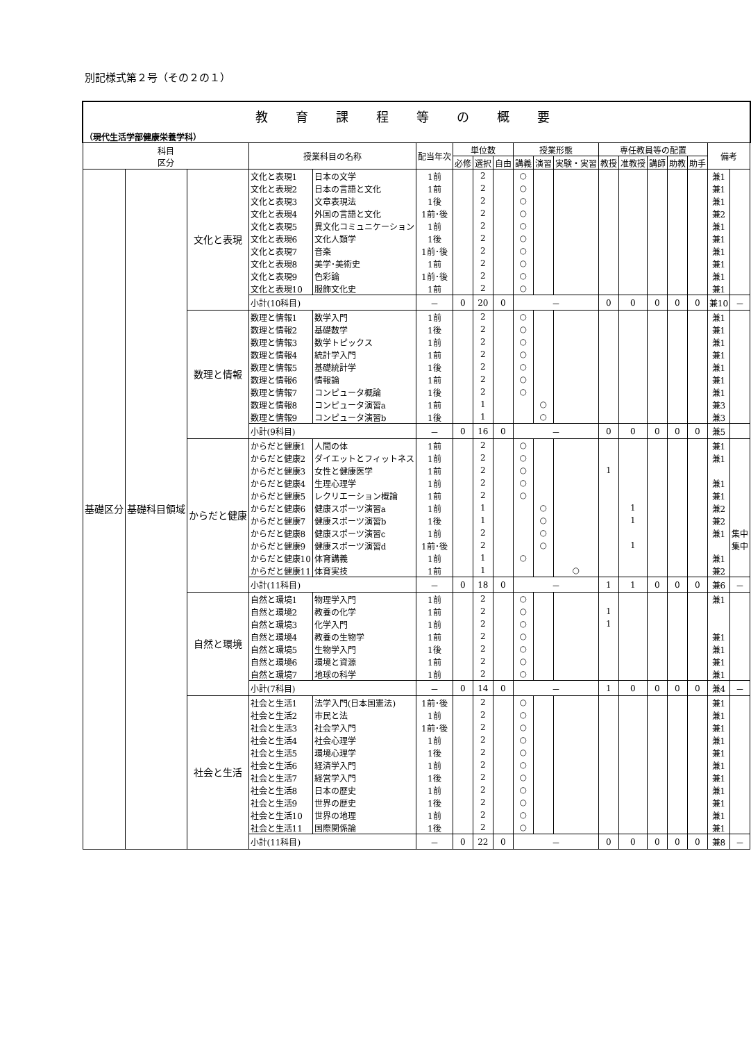別記様式第２号（その２の１）
| 教育課程等の概要 | | | | | | | | | | | | | | | | | | |
| （現代生活学部健康栄養学科） | | | | | | | | | | | | | | | | | | |
| 科目 区分 | | | 授業科目の名称 | | 配当年次 | 単位数 | | | 授業形態 | | | 専任教員等の配置 | | | | | 備考 | |
| | | | | | | 必修 | 選択 | 自由 | 講義 | 演習 | 実験・実習 | 教授 | 准教授 | 講師 | 助教 | 助手 | | |
| 基礎区分 | 基礎科目領域 | 文化と表現 | 文化と表現1 | 日本の文学 | 1前 | | 2 | | ○ | | | | | | | | 兼1 | |
| | | | 文化と表現2 | 日本の言語と文化 | 1前 | | 2 | | ○ | | | | | | | | 兼1 | |
| | | | 文化と表現3 | 文章表現法 | 1後 | | 2 | | ○ | | | | | | | | 兼1 | |
| | | | 文化と表現4 | 外国の言語と文化 | 1前･後 | | 2 | | ○ | | | | | | | | 兼2 | |
| | | | 文化と表現5 | 異文化コミュニケーション | 1前 | | 2 | | ○ | | | | | | | | 兼1 | |
| | | | 文化と表現6 | 文化人類学 | 1後 | | 2 | | ○ | | | | | | | | 兼1 | |
| | | | 文化と表現7 | 音楽 | 1前･後 | | 2 | | ○ | | | | | | | | 兼1 | |
| | | | 文化と表現8 | 美学･美術史 | 1前 | | 2 | | ○ | | | | | | | | 兼1 | |
| | | | 文化と表現9 | 色彩論 | 1前･後 | | 2 | | ○ | | | | | | | | 兼1 | |
| | | | 文化と表現10 | 服飾文化史 | 1前 | | 2 | | ○ | | | | | | | | 兼1 | |
| | | | 小計(10科目) | | － | 0 | 20 | 0 | － | | | 0 | 0 | 0 | 0 | 0 | 兼10 | － |
| | | 数理と情報 | 数理と情報1 | 数学入門 | 1前 | | 2 | | ○ | | | | | | | | 兼1 | |
| | | | 数理と情報2 | 基礎数学 | 1後 | | 2 | | ○ | | | | | | | | 兼1 | |
| | | | 数理と情報3 | 数学トピックス | 1前 | | 2 | | ○ | | | | | | | | 兼1 | |
| | | | 数理と情報4 | 統計学入門 | 1前 | | 2 | | ○ | | | | | | | | 兼1 | |
| | | | 数理と情報5 | 基礎統計学 | 1後 | | 2 | | ○ | | | | | | | | 兼1 | |
| | | | 数理と情報6 | 情報論 | 1前 | | 2 | | ○ | | | | | | | | 兼1 | |
| | | | 数理と情報7 | コンピュータ概論 | 1後 | | 2 | | ○ | | | | | | | | 兼1 | |
| | | | 数理と情報8 | コンピュータ演習a | 1前 | | 1 | | | ○ | | | | | | | 兼3 | |
| | | | 数理と情報9 | コンピュータ演習b | 1後 | | 1 | | | ○ | | | | | | | 兼3 | |
| | | | 小計(9科目) | | － | 0 | 16 | 0 | － | | | 0 | 0 | 0 | 0 | 0 | 兼5 | |
| | | からだと健康 | からだと健康1 | 人間の体 | 1前 | | 2 | | ○ | | | | | | | | 兼1 | |
| | | | からだと健康2 | ダイエットとフィットネス | 1前 | | 2 | | ○ | | | | | | | | 兼1 | |
| | | | からだと健康3 | 女性と健康医学 | 1前 | | 2 | | ○ | | | 1 | | | | | | |
| | | | からだと健康4 | 生理心理学 | 1前 | | 2 | | ○ | | | | | | | | 兼1 | |
| | | | からだと健康5 | レクリエーション概論 | 1前 | | 2 | | ○ | | | | | | | | 兼1 | |
| | | | からだと健康6 | 健康スポーツ演習a | 1前 | | 1 | | | ○ | | | 1 | | | | 兼2 | |
| | | | からだと健康7 | 健康スポーツ演習b | 1後 | | 1 | | | ○ | | | 1 | | | | 兼2 | |
| | | | からだと健康8 | 健康スポーツ演習c | 1前 | | 2 | | | ○ | | | | | | | 兼1 | 集中 |
| | | | からだと健康9 | 健康スポーツ演習d | 1前･後 | | 2 | | | ○ | | | 1 | | | | | 集中 |
| | | | からだと健康10 | 体育講義 | 1前 | | 1 | | ○ | | | | | | | | 兼1 | |
| | | | からだと健康11 | 体育実技 | 1前 | | 1 | | | | ○ | | | | | | 兼2 | |
| | | | 小計(11科目) | | － | 0 | 18 | 0 | － | | | 1 | 1 | 0 | 0 | 0 | 兼6 | － |
| | | 自然と環境 | 自然と環境1 | 物理学入門 | 1前 | | 2 | | ○ | | | | | | | | 兼1 | |
| | | | 自然と環境2 | 教養の化学 | 1前 | | 2 | | ○ | | | 1 | | | | | | |
| | | | 自然と環境3 | 化学入門 | 1前 | | 2 | | ○ | | | 1 | | | | | | |
| | | | 自然と環境4 | 教養の生物学 | 1前 | | 2 | | ○ | | | | | | | | 兼1 | |
| | | | 自然と環境5 | 生物学入門 | 1後 | | 2 | | ○ | | | | | | | | 兼1 | |
| | | | 自然と環境6 | 環境と資源 | 1前 | | 2 | | ○ | | | | | | | | 兼1 | |
| | | | 自然と環境7 | 地球の科学 | 1前 | | 2 | | ○ | | | | | | | | 兼1 | |
| | | | 小計(7科目) | | － | 0 | 14 | 0 | － | | | 1 | 0 | 0 | 0 | 0 | 兼4 | － |
| | | 社会と生活 | 社会と生活1 | 法学入門(日本国憲法) | 1前･後 | | 2 | | ○ | | | | | | | | 兼1 | |
| | | | 社会と生活2 | 市民と法 | 1前 | | 2 | | ○ | | | | | | | | 兼1 | |
| | | | 社会と生活3 | 社会学入門 | 1前･後 | | 2 | | ○ | | | | | | | | 兼1 | |
| | | | 社会と生活4 | 社会心理学 | 1前 | | 2 | | ○ | | | | | | | | 兼1 | |
| | | | 社会と生活5 | 環境心理学 | 1後 | | 2 | | ○ | | | | | | | | 兼1 | |
| | | | 社会と生活6 | 経済学入門 | 1前 | | 2 | | ○ | | | | | | | | 兼1 | |
| | | | 社会と生活7 | 経営学入門 | 1後 | | 2 | | ○ | | | | | | | | 兼1 | |
| | | | 社会と生活8 | 日本の歴史 | 1前 | | 2 | | ○ | | | | | | | | 兼1 | |
| | | | 社会と生活9 | 世界の歴史 | 1後 | | 2 | | ○ | | | | | | | | 兼1 | |
| | | | 社会と生活10 | 世界の地理 | 1前 | | 2 | | ○ | | | | | | | | 兼1 | |
| | | | 社会と生活11 | 国際関係論 | 1後 | | 2 | | ○ | | | | | | | | 兼1 | |
| | | | 小計(11科目) | | － | 0 | 22 | 0 | － | | | 0 | 0 | 0 | 0 | 0 | 兼8 | － |